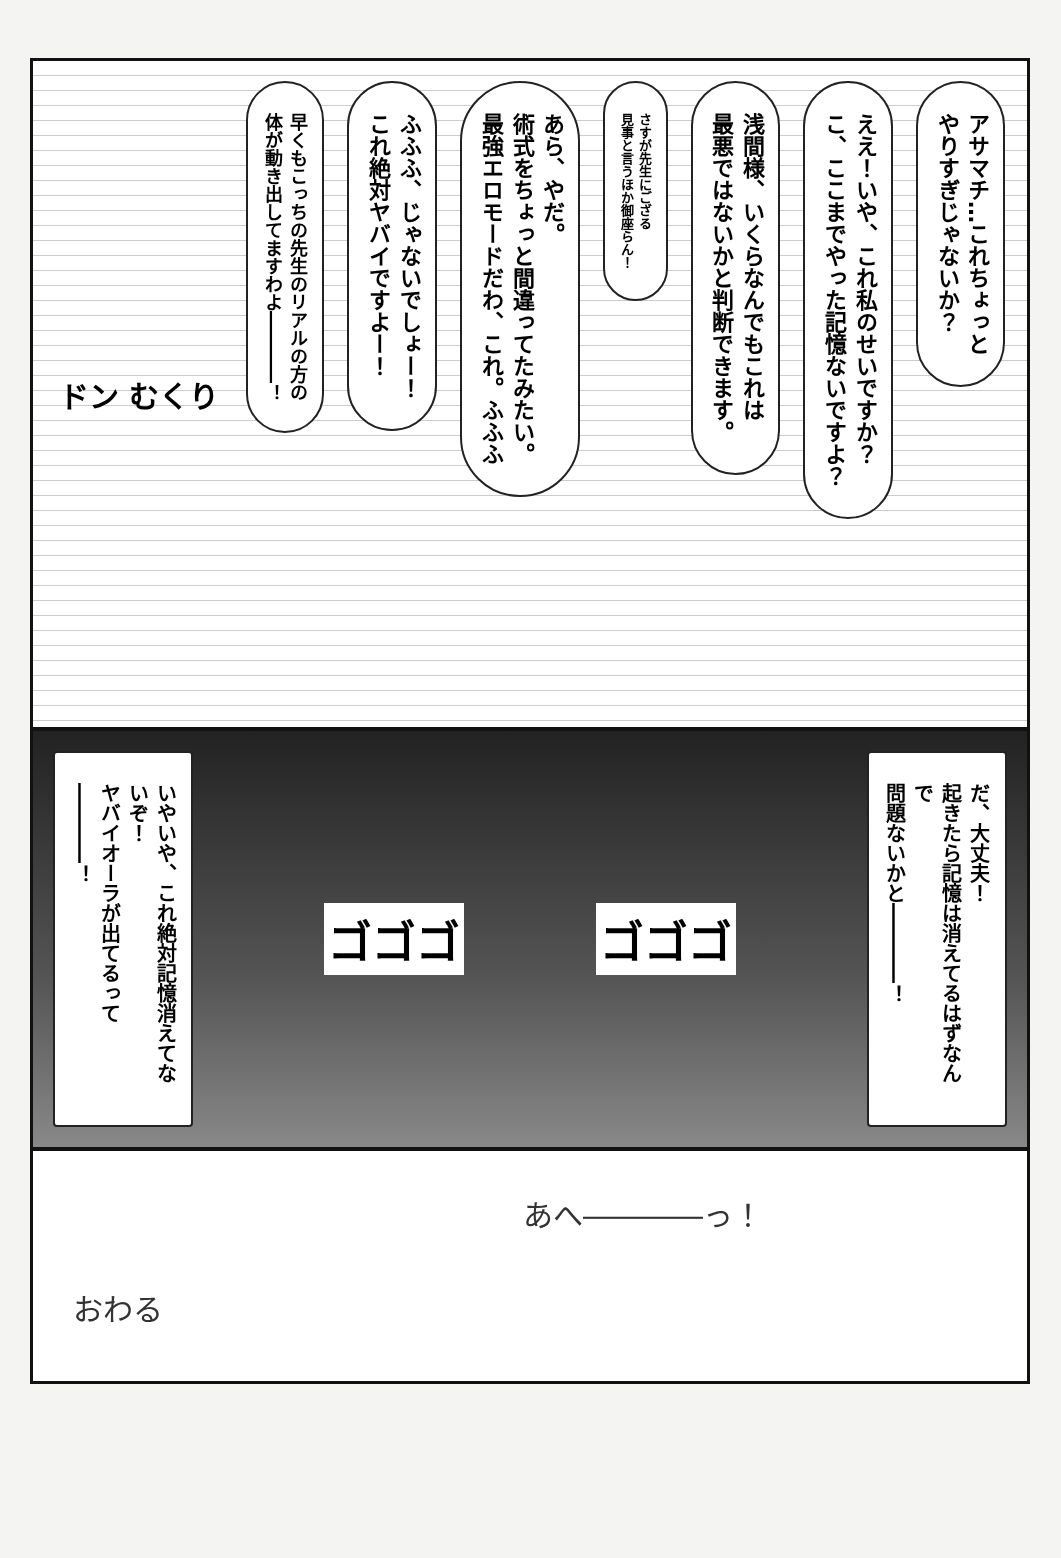アサマチ…これちょっと
やりすぎじゃないか？
ええ！いや、これ私のせいですか？
こ、ここまでやった記憶ないですよ？
浅間様、いくらなんでもこれは
最悪ではないかと判断できます。
さすが先生にござる
見事と言うほか御座らん！
あら、やだ。
術式をちょっと間違ってたみたい。
最強エロモードだわ、これ。ふふふ
ふふふ、じゃないでしょー！
これ絶対ヤバイですよー！
早くもこっちの先生のリアルの方の
体が動き出してますわよ――――！
ドン むくり
いやいや、これ絶対記憶消えてないぞ！
ヤバイオーラが出てるって――――！
ゴゴゴ ゴゴゴ
だ、大丈夫！
起きたら記憶は消えてるはずなんで
問題ないかと――――！
あへ――――っ！
おわる